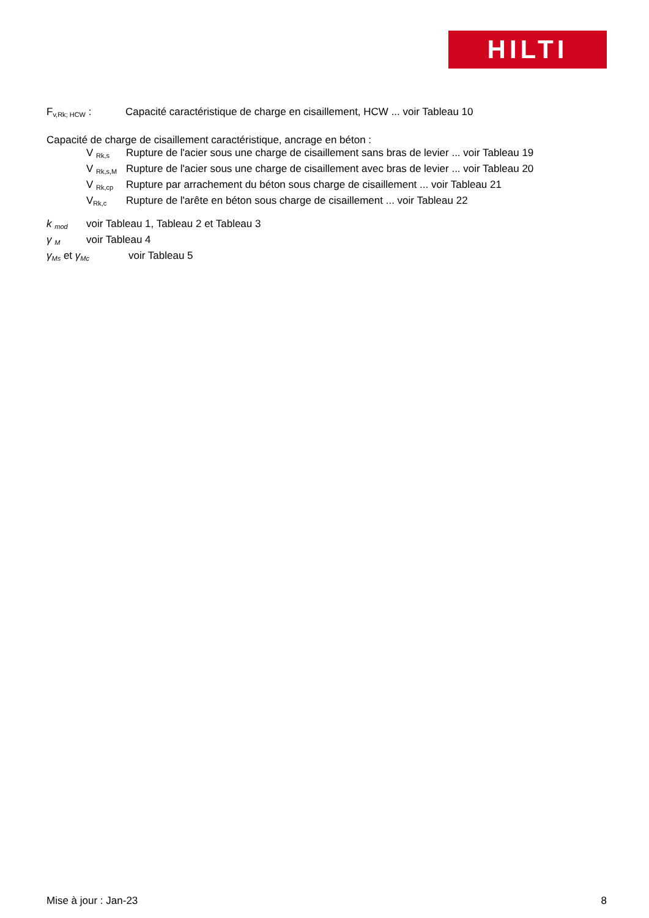HILTI
F<sub>v,Rk; HCW</sub> : Capacité caractéristique de charge en cisaillement, HCW ... voir Tableau 10
Capacité de charge de cisaillement caractéristique, ancrage en béton :
V <sub>Rk,s</sub>
Rupture de l'acier sous une charge de cisaillement sans bras de levier ... voir Tableau 19
V <sub>Rk,s,M</sub>
Rupture de l'acier sous une charge de cisaillement avec bras de levier ... voir Tableau 20
V <sub>Rk,cp</sub>
Rupture par arrachement du béton sous charge de cisaillement ... voir Tableau 21
V<sub>Rk,c</sub>
Rupture de l'arête en béton sous charge de cisaillement ... voir Tableau 22
k <sub>mod</sub>
voir Tableau 1, Tableau 2 et Tableau 3
γ <sub>M</sub>
voir Tableau 4
γ<sub>Ms</sub> et γ<sub>Mc</sub>
voir Tableau 5
Mise à jour : Jan-23 8